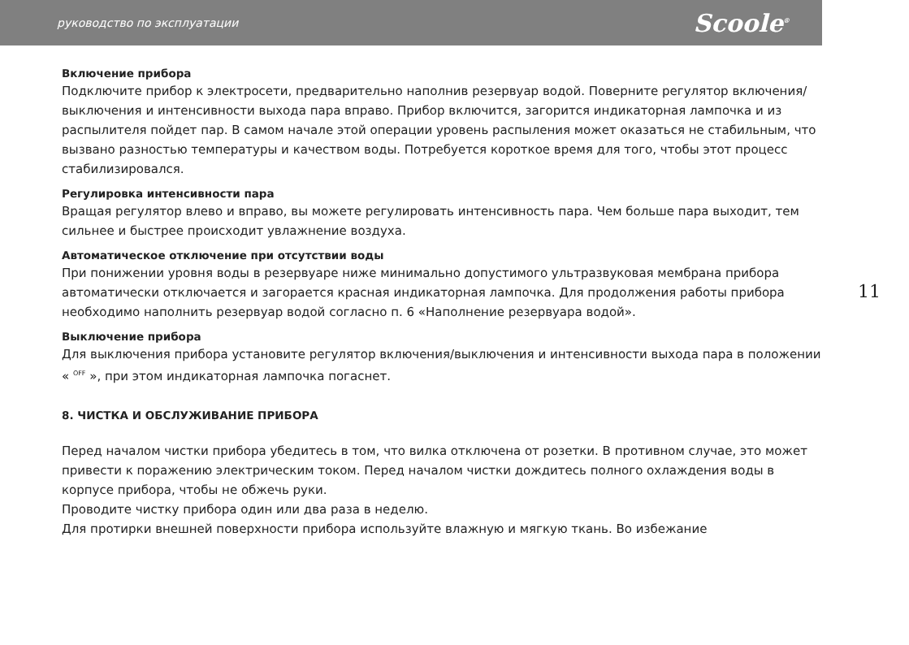руководство по эксплуатации Scoole<sup>®</sup>
Включение прибора
Подключите прибор к электросети, предварительно наполнив резервуар водой. Поверните регулятор включения/выключения и интенсивности выхода пара вправо. Прибор включится, загорится индикаторная лампочка и из распылителя пойдет пар. В самом начале этой операции уровень распыления может оказаться не стабильным, что вызвано разностью температуры и качеством воды. Потребуется короткое время для того, чтобы этот процесс стабилизировался.
Регулировка интенсивности пара
Вращая регулятор влево и вправо, вы можете регулировать интенсивность пара. Чем больше пара выходит, тем сильнее и быстрее происходит увлажнение воздуха.
Автоматическое отключение при отсутствии воды
При понижении уровня воды в резервуаре ниже минимально допустимого ультразвуковая мембрана прибора автоматически отключается и загорается красная индикаторная лампочка. Для продолжения работы прибора необходимо наполнить резервуар водой согласно п. 6 «Наполнение резервуара водой».
Выключение прибора
Для выключения прибора установите регулятор включения/выключения и интенсивности выхода пара в положении « <sup>OFF</sup> », при этом индикаторная лампочка погаснет.
8. ЧИСТКА И ОБСЛУЖИВАНИЕ ПРИБОРА
Перед началом чистки прибора убедитесь в том, что вилка отключена от розетки. В противном случае, это может привести к поражению электрическим током. Перед началом чистки дождитесь полного охлаждения воды в корпусе прибора, чтобы не обжечь руки.
Проводите чистку прибора один или два раза в неделю.
Для протирки внешней поверхности прибора используйте влажную и мягкую ткань. Во избежание
11